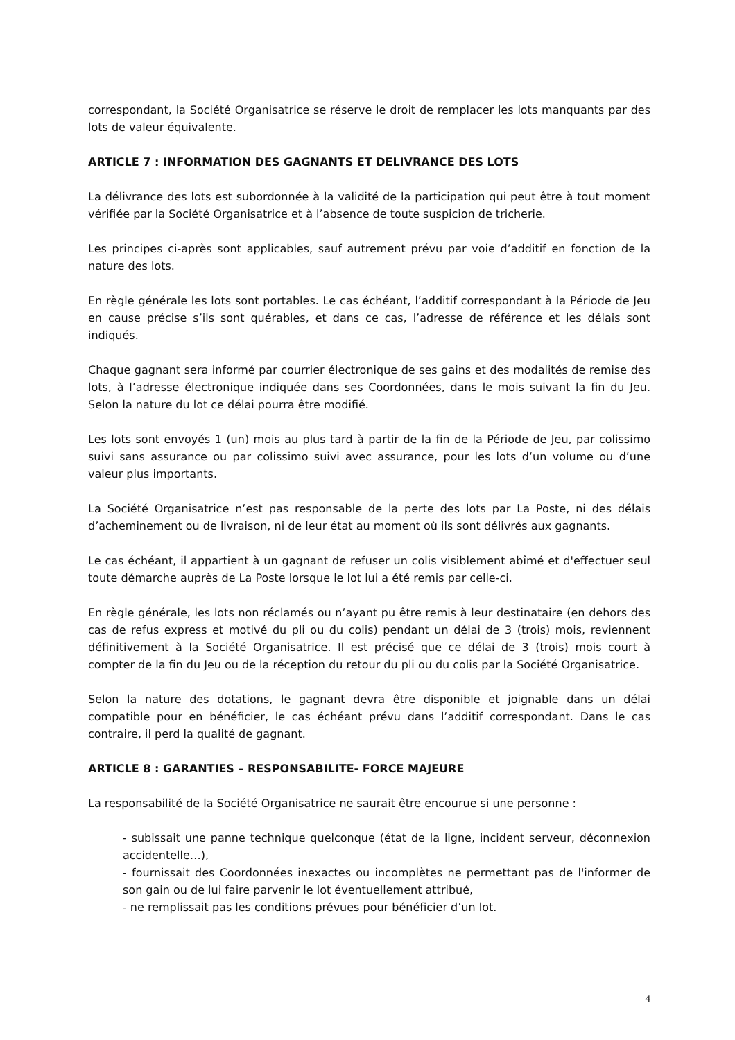correspondant, la Société Organisatrice se réserve le droit de remplacer les lots manquants par des lots de valeur équivalente.
ARTICLE 7 : INFORMATION DES GAGNANTS ET DELIVRANCE DES LOTS
La délivrance des lots est subordonnée à la validité de la participation qui peut être à tout moment vérifiée par la Société Organisatrice et à l’absence de toute suspicion de tricherie.
Les principes ci-après sont applicables, sauf autrement prévu par voie d’additif en fonction de la nature des lots.
En règle générale les lots sont portables. Le cas échéant, l’additif correspondant à la Période de Jeu en cause précise s’ils sont quérables, et dans ce cas, l’adresse de référence et les délais sont indiqués.
Chaque gagnant sera informé par courrier électronique de ses gains et des modalités de remise des lots, à l’adresse électronique indiquée dans ses Coordonnées, dans le mois suivant la fin du Jeu. Selon la nature du lot ce délai pourra être modifié.
Les lots sont envoyés 1 (un) mois au plus tard à partir de la fin de la Période de Jeu, par colissimo suivi sans assurance ou par colissimo suivi avec assurance, pour les lots d’un volume ou d’une valeur plus importants.
La Société Organisatrice n’est pas responsable de la perte des lots par La Poste, ni des délais d’acheminement ou de livraison, ni de leur état au moment où ils sont délivrés aux gagnants.
Le cas échéant, il appartient à un gagnant de refuser un colis visiblement abîmé et d'effectuer seul toute démarche auprès de La Poste lorsque le lot lui a été remis par celle-ci.
En règle générale, les lots non réclamés ou n’ayant pu être remis à leur destinataire (en dehors des cas de refus express et motivé du pli ou du colis) pendant un délai de 3 (trois) mois, reviennent définitivement à la Société Organisatrice. Il est précisé que ce délai de 3 (trois) mois court à compter de la fin du Jeu ou de la réception du retour du pli ou du colis par la Société Organisatrice.
Selon la nature des dotations, le gagnant devra être disponible et joignable dans un délai compatible pour en bénéficier, le cas échéant prévu dans l’additif correspondant. Dans le cas contraire, il perd la qualité de gagnant.
ARTICLE 8 : GARANTIES – RESPONSABILITE- FORCE MAJEURE
La responsabilité de la Société Organisatrice ne saurait être encourue si une personne :
- subissait une panne technique quelconque (état de la ligne, incident serveur, déconnexion accidentelle…),
- fournissait des Coordonnées inexactes ou incomplètes ne permettant pas de l'informer de son gain ou de lui faire parvenir le lot éventuellement attribué,
- ne remplissait pas les conditions prévues pour bénéficier d’un lot.
4